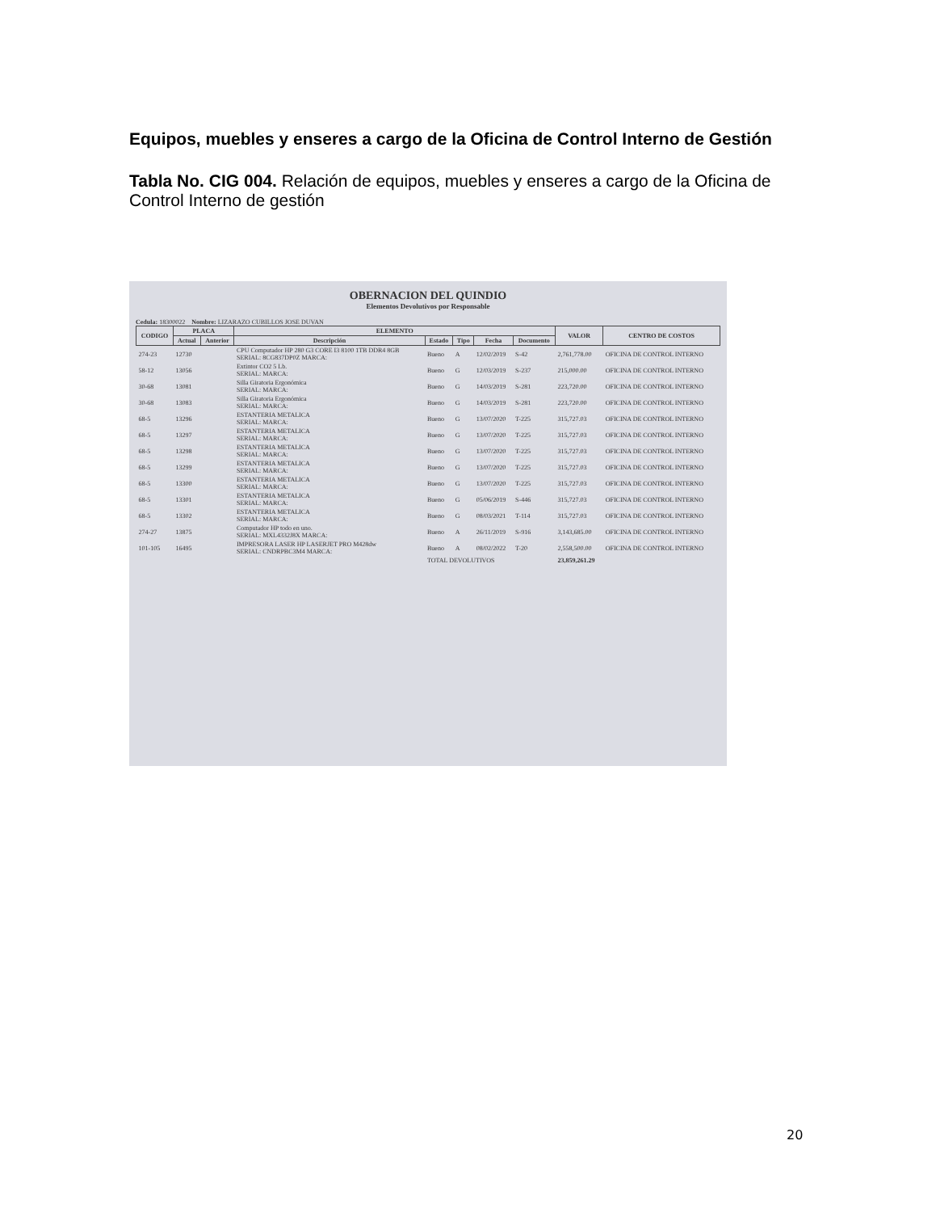Equipos, muebles y enseres a cargo de la Oficina de Control Interno de Gestión
Tabla No. CIG 004. Relación de equipos, muebles y enseres a cargo de la Oficina de Control Interno de gestión
OBERNACION DEL QUINDIO
Elementos Devolutivos por Responsable
Cedula: 18300022 Nombre: LIZARAZO CUBILLOS JOSE DUVAN
| CODIGO | PLACA | | ELEMENTO | | | | | VALOR | CENTRO DE COSTOS |
| --- | --- | --- | --- | --- | --- | --- | --- | --- | --- |
| | Actual | Anterior | Descripción | Estado | Tipo | Fecha | Documento | | |
| 274-23 | 12730 | | CPU Computador HP 280 G3 CORE I3 8100 1TB DDR4 8GB SERIAL: 8CG837DP0Z MARCA: | Bueno | A | 12/02/2019 | S-42 | 2,761,778.00 | OFICINA DE CONTROL INTERNO |
| 58-12 | 13056 | | Extintor CO2 5 Lb. SERIAL: MARCA: | Bueno | G | 12/03/2019 | S-237 | 215,000.00 | OFICINA DE CONTROL INTERNO |
| 30-68 | 13081 | | Silla Giratoria Ergonómica SERIAL: MARCA: | Bueno | G | 14/03/2019 | S-281 | 223,720.00 | OFICINA DE CONTROL INTERNO |
| 30-68 | 13083 | | Silla Giratoria Ergonómica SERIAL: MARCA: | Bueno | G | 14/03/2019 | S-281 | 223,720.00 | OFICINA DE CONTROL INTERNO |
| 68-5 | 13296 | | ESTANTERIA METALICA SERIAL: MARCA: | Bueno | G | 13/07/2020 | T-225 | 315,727.03 | OFICINA DE CONTROL INTERNO |
| 68-5 | 13297 | | ESTANTERIA METALICA SERIAL: MARCA: | Bueno | G | 13/07/2020 | T-225 | 315,727.03 | OFICINA DE CONTROL INTERNO |
| 68-5 | 13298 | | ESTANTERIA METALICA SERIAL: MARCA: | Bueno | G | 13/07/2020 | T-225 | 315,727.03 | OFICINA DE CONTROL INTERNO |
| 68-5 | 13299 | | ESTANTERIA METALICA SERIAL: MARCA: | Bueno | G | 13/07/2020 | T-225 | 315,727.03 | OFICINA DE CONTROL INTERNO |
| 68-5 | 13300 | | ESTANTERIA METALICA SERIAL: MARCA: | Bueno | G | 13/07/2020 | T-225 | 315,727.03 | OFICINA DE CONTROL INTERNO |
| 68-5 | 13301 | | ESTANTERIA METALICA SERIAL: MARCA: | Bueno | G | 05/06/2019 | S-446 | 315,727.03 | OFICINA DE CONTROL INTERNO |
| 68-5 | 13302 | | ESTANTERIA METALICA SERIAL: MARCA: | Bueno | G | 08/03/2021 | T-114 | 315,727.03 | OFICINA DE CONTROL INTERNO |
| 274-27 | 13875 | | Computador HP todo en uno. SERIAL: MXL4332J8X MARCA: | Bueno | A | 26/11/2019 | S-916 | 3,143,685.00 | OFICINA DE CONTROL INTERNO |
| 101-105 | 16495 | | IMPRESORA LASER HP LASERJET PRO M428dw SERIAL: CNDRPBC3M4 MARCA: | Bueno | A | 08/02/2022 | T-20 | 2,558,500.00 | OFICINA DE CONTROL INTERNO |
| | | | | TOTAL DEVOLUTIVOS | | | | 23,859,261.29 | |
20